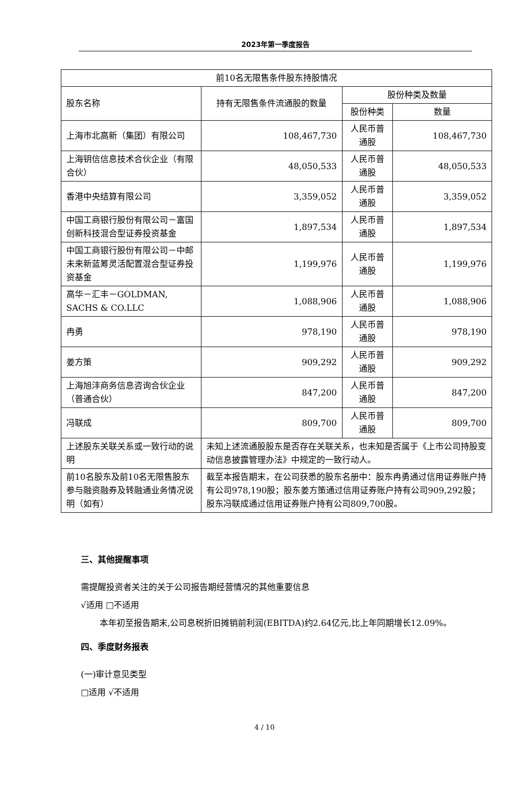2023年第一季度报告
| 前10名无限售条件股东持股情况 | | | |
| --- | --- | --- | --- |
| 股东名称 | 持有无限售条件流通股的数量 | 股份种类及数量 | |
| | | 股份种类 | 数量 |
| 上海市北高新（集团）有限公司 | 108,467,730 | 人民币普通股 | 108,467,730 |
| 上海钥信信息技术合伙企业（有限合伙） | 48,050,533 | 人民币普通股 | 48,050,533 |
| 香港中央结算有限公司 | 3,359,052 | 人民币普通股 | 3,359,052 |
| 中国工商银行股份有限公司－富国创新科技混合型证券投资基金 | 1,897,534 | 人民币普通股 | 1,897,534 |
| 中国工商银行股份有限公司－中邮未来新蓝筹灵活配置混合型证券投资基金 | 1,199,976 | 人民币普通股 | 1,199,976 |
| 高华－汇丰－GOLDMAN, SACHS & CO.LLC | 1,088,906 | 人民币普通股 | 1,088,906 |
| 冉勇 | 978,190 | 人民币普通股 | 978,190 |
| 姜方策 | 909,292 | 人民币普通股 | 909,292 |
| 上海旭沣商务信息咨询合伙企业（普通合伙） | 847,200 | 人民币普通股 | 847,200 |
| 冯联成 | 809,700 | 人民币普通股 | 809,700 |
| 上述股东关联关系或一致行动的说明 | 未知上述流通股股东是否存在关联关系，也未知是否属于《上市公司持股变动信息披露管理办法》中规定的一致行动人。 | | |
| 前10名股东及前10名无限售股东参与融资融券及转融通业务情况说明（如有） | 截至本报告期末，在公司获悉的股东名册中：股东冉勇通过信用证券账户持有公司978,190股；股东姜方策通过信用证券账户持有公司909,292股；股东冯联成通过信用证券账户持有公司809,700股。 | | |
三、其他提醒事项
需提醒投资者关注的关于公司报告期经营情况的其他重要信息
√适用 □不适用
本年初至报告期末,公司息税折旧摊销前利润(EBITDA)约2.64亿元,比上年同期增长12.09%。
四、季度财务报表
(一)审计意见类型
□适用 √不适用
4 / 10